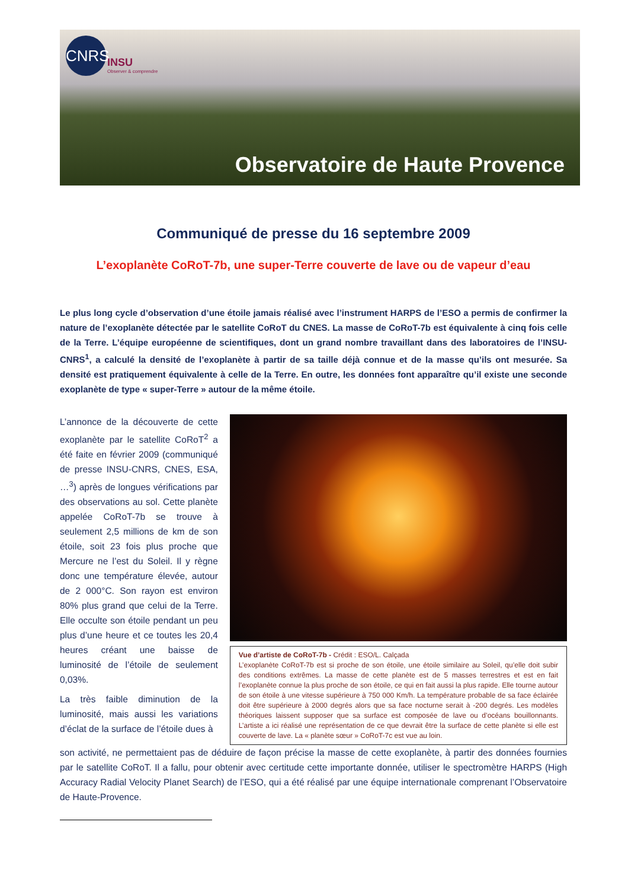CNRS
INSU
Observer & comprendre
Observatoire de Haute Provence
Communiqué de presse du 16 septembre 2009
L’exoplanète CoRoT-7b, une super-Terre couverte de lave ou de vapeur d’eau
Le plus long cycle d’observation d’une étoile jamais réalisé avec l’instrument HARPS de l’ESO a permis de confirmer la nature de l’exoplanète détectée par le satellite CoRoT du CNES. La masse de CoRoT-7b est équivalente à cinq fois celle de la Terre. L’équipe européenne de scientifiques, dont un grand nombre travaillant dans des laboratoires de l’INSU-CNRS<sup>1</sup>, a calculé la densité de l’exoplanète à partir de sa taille déjà connue et de la masse qu’ils ont mesurée. Sa densité est pratiquement équivalente à celle de la Terre. En outre, les données font apparaître qu’il existe une seconde exoplanète de type « super-Terre » autour de la même étoile.
L’annonce de la découverte de cette exoplanète par le satellite CoRoT<sup>2</sup> a été faite en février 2009 (communiqué de presse INSU-CNRS, CNES, ESA, …<sup>3</sup>) après de longues vérifications par des observations au sol. Cette planète appelée CoRoT-7b se trouve à seulement 2,5 millions de km de son étoile, soit 23 fois plus proche que Mercure ne l’est du Soleil. Il y règne donc une température élevée, autour de 2 000°C. Son rayon est environ 80% plus grand que celui de la Terre. Elle occulte son étoile pendant un peu plus d’une heure et ce toutes les 20,4 heures créant une baisse de luminosité de l’étoile de seulement 0,03%.
La très faible diminution de la luminosité, mais aussi les variations d’éclat de la surface de l’étoile dues à
Vue d’artiste de CoRoT-7b - Crédit : ESO/L. Calçada
L’exoplanète CoRoT-7b est si proche de son étoile, une étoile similaire au Soleil, qu’elle doit subir des conditions extrêmes. La masse de cette planète est de 5 masses terrestres et est en fait l’exoplanète connue la plus proche de son étoile, ce qui en fait aussi la plus rapide. Elle tourne autour de son étoile à une vitesse supérieure à 750 000 Km/h. La température probable de sa face éclairée doit être supérieure à 2000 degrés alors que sa face nocturne serait à -200 degrés. Les modèles théoriques laissent supposer que sa surface est composée de lave ou d’océans bouillonnants. L’artiste a ici réalisé une représentation de ce que devrait être la surface de cette planète si elle est couverte de lave. La « planète sœur » CoRoT-7c est vue au loin.
son activité, ne permettaient pas de déduire de façon précise la masse de cette exoplanète, à partir des données fournies par le satellite CoRoT. Il a fallu, pour obtenir avec certitude cette importante donnée, utiliser le spectromètre HARPS (High Accuracy Radial Velocity Planet Search) de l’ESO, qui a été réalisé par une équipe internationale comprenant l’Observatoire de Haute-Provence.